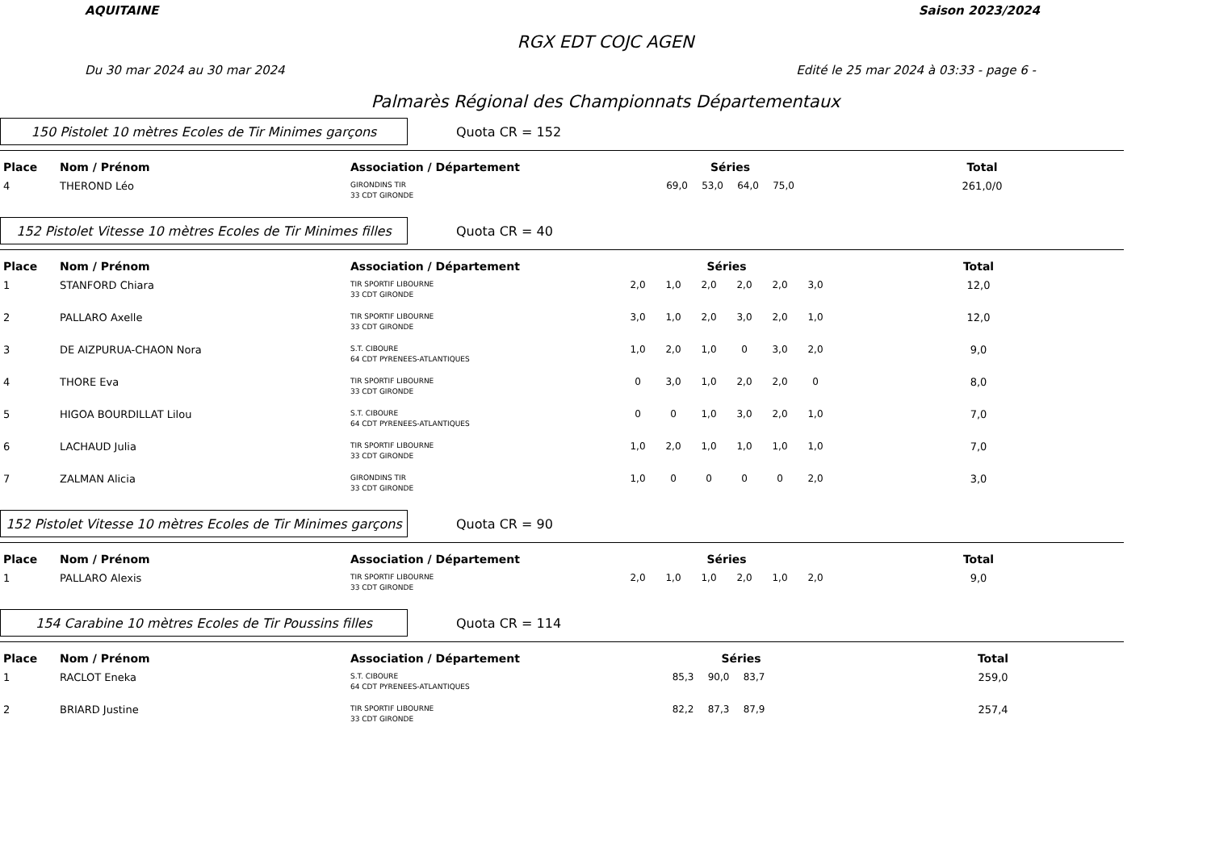AQUITAINE Saison 2023/2024
RGX EDT COJC AGEN
Du 30 mar 2024 au 30 mar 2024 Edité le 25 mar 2024 à 03:33 - page 6 -
Palmarès Régional des Championnats Départementaux
150 Pistolet 10 mètres Ecoles de Tir Minimes garçons
Quota CR = 152
| Place | Nom / Prénom | Association / Département | Séries | | | | | | Total |
| --- | --- | --- | --- | --- | --- | --- | --- | --- | --- |
| 4 | THEROND Léo | GIRONDINS TIR 33 CDT GIRONDE | | 69,0 | 53,0 | 64,0 | 75,0 | | 261,0/0 |
152 Pistolet Vitesse 10 mètres Ecoles de Tir Minimes filles
Quota CR = 40
| Place | Nom / Prénom | Association / Département | Séries | | | | | | Total |
| --- | --- | --- | --- | --- | --- | --- | --- | --- | --- |
| 1 | STANFORD Chiara | TIR SPORTIF LIBOURNE 33 CDT GIRONDE | 2,0 | 1,0 | 2,0 | 2,0 | 2,0 | 3,0 | 12,0 |
| 2 | PALLARO Axelle | TIR SPORTIF LIBOURNE 33 CDT GIRONDE | 3,0 | 1,0 | 2,0 | 3,0 | 2,0 | 1,0 | 12,0 |
| 3 | DE AIZPURUA-CHAON Nora | S.T. CIBOURE 64 CDT PYRENEES-ATLANTIQUES | 1,0 | 2,0 | 1,0 | 0 | 3,0 | 2,0 | 9,0 |
| 4 | THORE Eva | TIR SPORTIF LIBOURNE 33 CDT GIRONDE | 0 | 3,0 | 1,0 | 2,0 | 2,0 | 0 | 8,0 |
| 5 | HIGOA BOURDILLAT Lilou | S.T. CIBOURE 64 CDT PYRENEES-ATLANTIQUES | 0 | 0 | 1,0 | 3,0 | 2,0 | 1,0 | 7,0 |
| 6 | LACHAUD Julia | TIR SPORTIF LIBOURNE 33 CDT GIRONDE | 1,0 | 2,0 | 1,0 | 1,0 | 1,0 | 1,0 | 7,0 |
| 7 | ZALMAN Alicia | GIRONDINS TIR 33 CDT GIRONDE | 1,0 | 0 | 0 | 0 | 0 | 2,0 | 3,0 |
152 Pistolet Vitesse 10 mètres Ecoles de Tir Minimes garçons
Quota CR = 90
| Place | Nom / Prénom | Association / Département | Séries | | | | | | Total |
| --- | --- | --- | --- | --- | --- | --- | --- | --- | --- |
| 1 | PALLARO Alexis | TIR SPORTIF LIBOURNE 33 CDT GIRONDE | 2,0 | 1,0 | 1,0 | 2,0 | 1,0 | 2,0 | 9,0 |
154 Carabine 10 mètres Ecoles de Tir Poussins filles
Quota CR = 114
| Place | Nom / Prénom | Association / Département | Séries | | | | | | Total |
| --- | --- | --- | --- | --- | --- | --- | --- | --- | --- |
| 1 | RACLOT Eneka | S.T. CIBOURE 64 CDT PYRENEES-ATLANTIQUES | | 85,3 | 90,0 | 83,7 | | | 259,0 |
| 2 | BRIARD Justine | TIR SPORTIF LIBOURNE 33 CDT GIRONDE | | 82,2 | 87,3 | 87,9 | | | 257,4 |